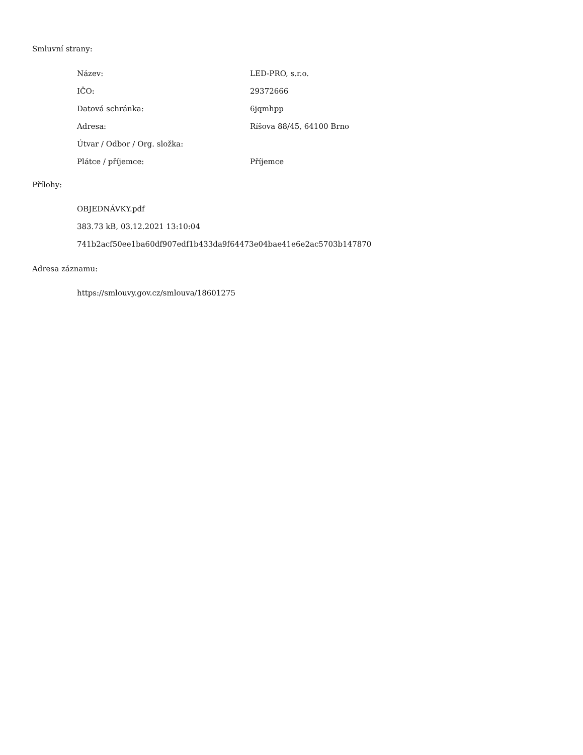Smluvní strany:
| Název: | LED-PRO, s.r.o. |
| IČO: | 29372666 |
| Datová schránka: | 6jqmhpp |
| Adresa: | Ríšova 88/45, 64100 Brno |
| Útvar / Odbor / Org. složka: | |
| Plátce / příjemce: | Příjemce |
Přílohy:
OBJEDNÁVKY.pdf
383.73 kB, 03.12.2021 13:10:04
741b2acf50ee1ba60df907edf1b433da9f64473e04bae41e6e2ac5703b147870
Adresa záznamu:
https://smlouvy.gov.cz/smlouva/18601275